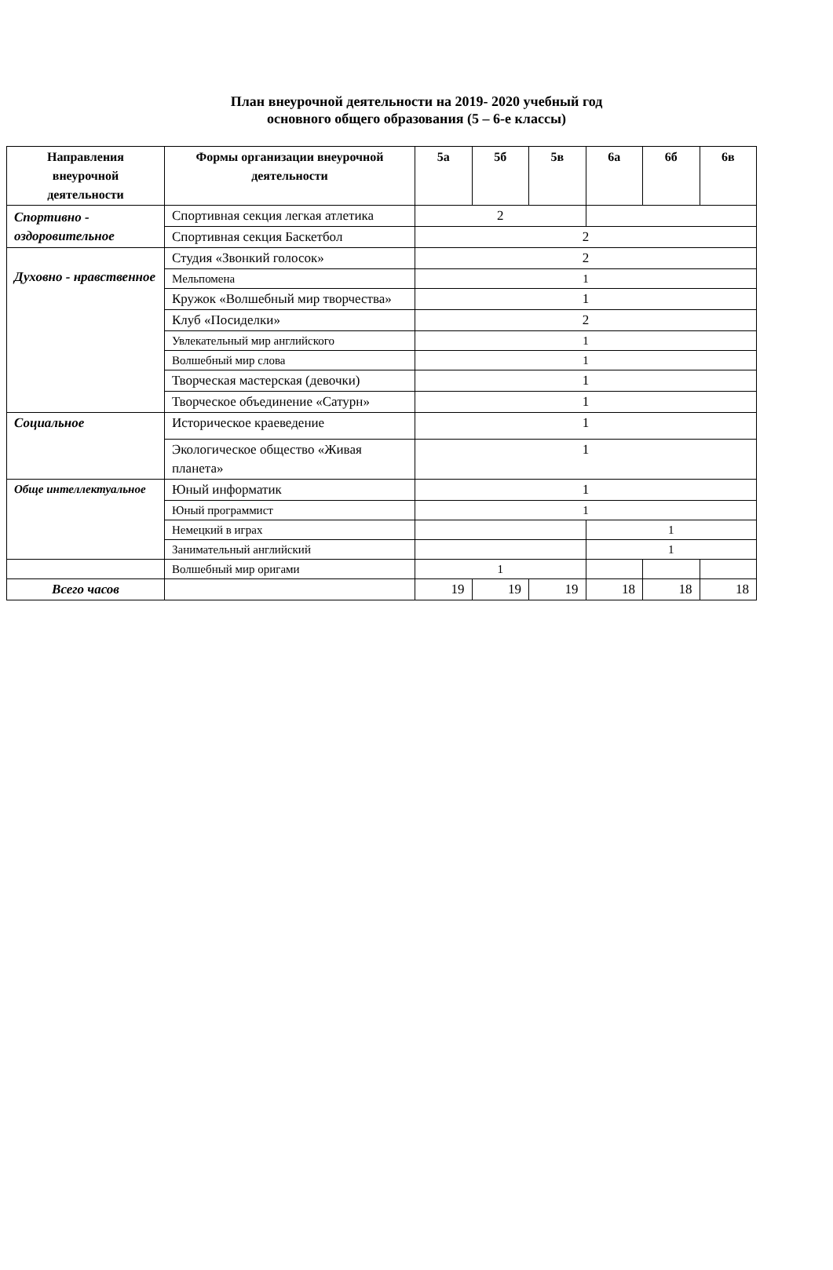План внеурочной деятельности на 2019- 2020 учебный год
основного общего образования (5 – 6-е классы)
| Направления внеурочной деятельности | Формы организации внеурочной деятельности | 5а | 5б | 5в | 6а | 6б | 6в |
| --- | --- | --- | --- | --- | --- | --- | --- |
| Спортивно - оздоровительное | Спортивная секция легкая атлетика | 2 | | | | | |
| | Спортивная секция Баскетбол | 2 | | | | | |
| Духовно - нравственное | Студия «Звонкий голосок» | 2 | | | | | |
| | Мельпомена | 1 | | | | | |
| | Кружок «Волшебный мир творчества» | 1 | | | | | |
| | Клуб «Посиделки» | 2 | | | | | |
| | Увлекательный мир английского | 1 | | | | | |
| | Волшебный мир слова | 1 | | | | | |
| | Творческая мастерская (девочки) | 1 | | | | | |
| | Творческое объединение «Сатурн» | 1 | | | | | |
| Социальное | Историческое краеведение | 1 | | | | | |
| | Экологическое общество «Живая планета» | 1 | | | | | |
| Обще интеллектуальное | Юный информатик | 1 | | | | | |
| | Юный программист | 1 | | | | | |
| | Немецкий в играх | | | | 1 | | |
| | Занимательный английский | | | | 1 | | |
| | Волшебный мир оригами | 1 | | | | | |
| Всего часов | | 19 | 19 | 19 | 18 | 18 | 18 |